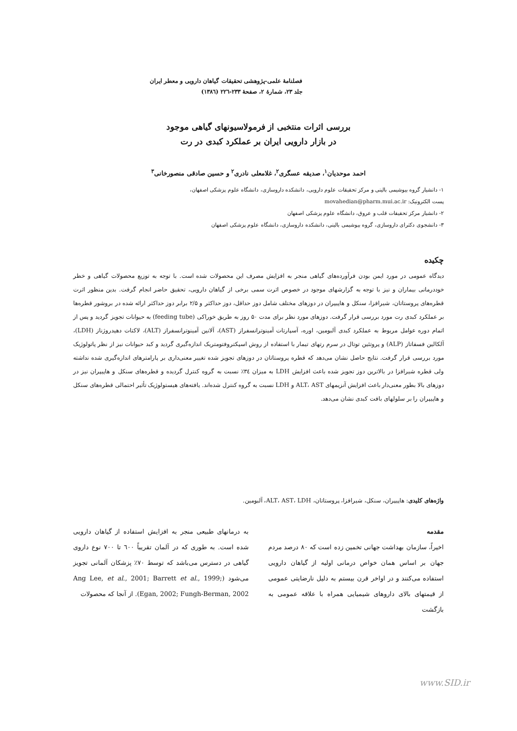فصلنامهٔ علمی-پژوهشی تحقیقات گیاهان دارویی و معطر ایران
جلد ۲۳، شمارهٔ ۲، صفحهٔ ۲۳۳-۲۲٦ (۱۳۸٦)
بررسی اثرات منتخبی از فرمولاسیونهای گیاهی موجود
در بازار دارویی ایران بر عملکرد کبدی در رت
احمد موحدیان<sup>۱</sup>، صدیقه عسگری<sup>۲</sup>، غلامعلی نادری<sup>۲</sup> و حسین صادقی منصورخانی<sup>۳</sup>
۱- دانشیار گروه بیوشیمی بالینی و مرکز تحقیقات علوم دارویی، دانشکده داروسازی، دانشگاه علوم پزشکی اصفهان،
پست الکترونیک: movahedian@pharm.mui.ac.ir
۲- دانشیار مرکز تحقیقات قلب و عروق، دانشگاه علوم پزشکی اصفهان
۳- دانشجوی دکترای داروسازی، گروه بیوشیمی بالینی، دانشکده داروسازی، دانشگاه علوم پزشکی اصفهان
چکیده
دیدگاه عمومی در مورد ایمن بودن فرآورده‌های گیاهی منجر به افزایش مصرف این محصولات شده است. با توجه به توزیع محصولات گیاهی و خطر خوددرمانی بیماران و نیز با توجه به گزارشهای موجود در خصوص اثرت سمی برخی از گیاهان دارویی، تحقیق حاضر انجام گرفت. بدین منظور اثرت قطره‌های پروستاتان، شیرافزا، سنکل و هاپیپران در دوزهای مختلف شامل دوز حداقل، دوز حداکثر و ۲/۵ برابر دوز حداکثر ارائه شده در بروشور قطره‌ها بر عملکرد کبدی رت مورد بررسی قرار گرفت. دوزهای مورد نظر برای مدت ۵۰ روز به طریق خوراکی (feeding tube) به حیوانات تجویز گردید و پس از اتمام دوره عوامل مربوط به عملکرد کبدی آلبومین، اوره، آسپارتات آمینوترانسفراز (AST)، آلانین آمینوترانسفراز (ALT)، لاکتات دهیدروژناز (LDH)، آلکالین فسفاتاز (ALP) و پروتئین توتال در سرم رتهای تیمار با استفاده از روش اسپکتروفتومتریک اندازه‌گیری گردید و کبد حیوانات نیز از نظر پاتولوژیک مورد بررسی قرار گرفت. نتایج حاصل نشان می‌دهد که قطره پروستاتان در دوزهای تجویز شده تغییر معنی‌داری بر پارامترهای اندازه‌گیری شده نداشته ولی قطره شیرافزا در بالاترین دوز تجویز شده باعث افزایش LDH به میزان ۳٤٪ نسبت به گروه کنترل گردیده و قطره‌های سنکل و هاپیپران نیز در دوزهای بالا بطور معنی‌دار باعث افزایش آنزیمهای ALT، AST و LDH نسبت به گروه کنترل شده‌اند. یافته‌های هیستولوژیک تأثیر احتمالی قطره‌های سنکل و هاپیپران را بر سلولهای بافت کبدی نشان می‌دهد.
واژه‌های کلیدی: هاپیپران، سنکل، شیرافزا، پروستاتان، ALT، AST، LDH، آلبومین.
مقدمه
اخیراً، سازمان بهداشت جهانی تخمین زده است که ۸۰ درصد مردم جهان بر اساس همان خواص درمانی اولیه از گیاهان دارویی استفاده می‌کنند و در اواخر قرن بیستم به دلیل نارضایتی عمومی از قیمتهای بالای داروهای شیمیایی همراه با علاقه عمومی به بازگشت
به درمانهای طبیعی منجر به افزایش استفاده از گیاهان دارویی شده است. به طوری که در آلمان تقریباً ٦۰۰ تا ۷۰۰ نوع داروی گیاهی در دسترس می‌باشد که توسط ۷۰٪ پزشکان آلمانی تجویز می‌شود (Ang Lee, et al., 2001; Barrett et al., 1999; Egan, 2002; Fungh-Berman, 2002). از آنجا که محصولات
www.SID.ir